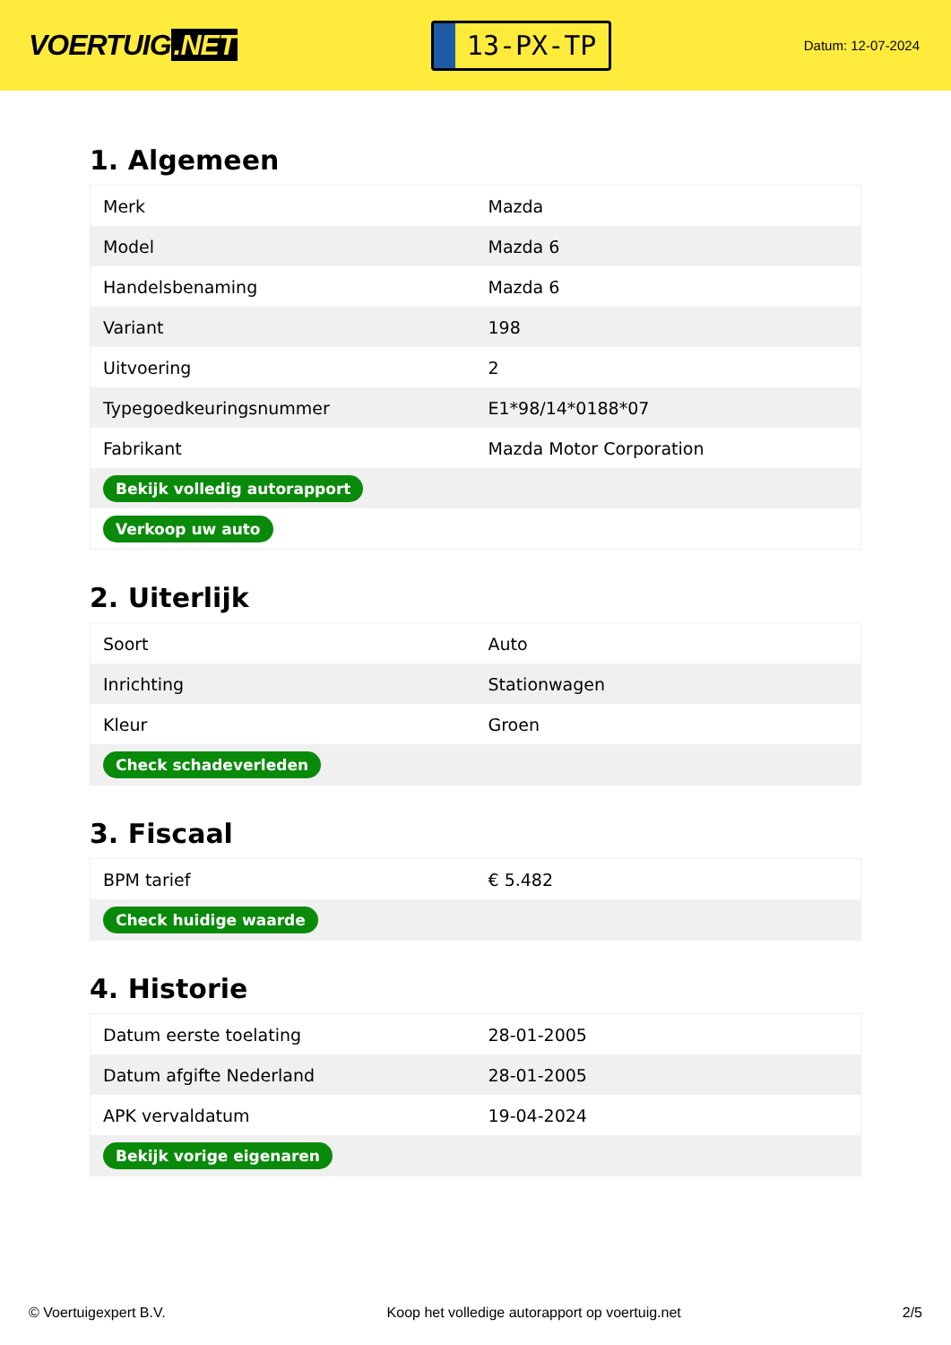VOERTUIG.NET
13-PX-TP
Datum: 12-07-2024
1. Algemeen
| Merk | Mazda |
| Model | Mazda 6 |
| Handelsbenaming | Mazda 6 |
| Variant | 198 |
| Uitvoering | 2 |
| Typegoedkeuringsnummer | E1*98/14*0188*07 |
| Fabrikant | Mazda Motor Corporation |
| Bekijk volledig autorapport | |
| Verkoop uw auto | |
2. Uiterlijk
| Soort | Auto |
| Inrichting | Stationwagen |
| Kleur | Groen |
| Check schadeverleden | |
3. Fiscaal
| BPM tarief | € 5.482 |
| Check huidige waarde | |
4. Historie
| Datum eerste toelating | 28-01-2005 |
| Datum afgifte Nederland | 28-01-2005 |
| APK vervaldatum | 19-04-2024 |
| Bekijk vorige eigenaren | |
© Voertuigexpert B.V. Koop het volledige autorapport op voertuig.net 2/5